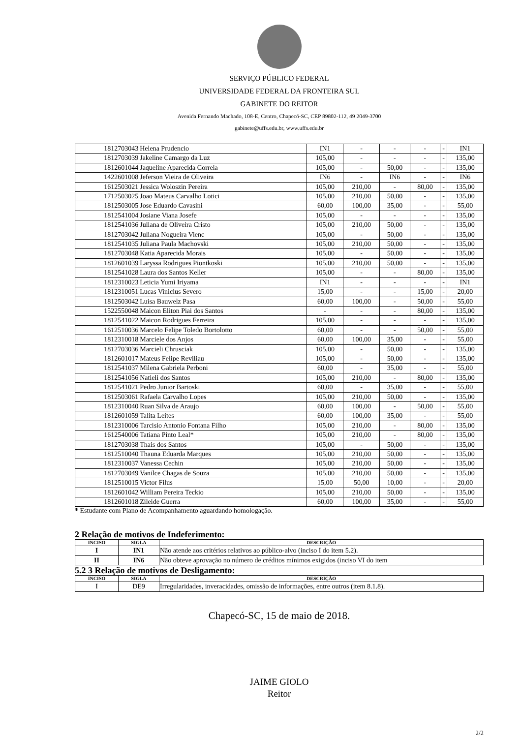SERVIÇO PÚBLICO FEDERAL
UNIVERSIDADE FEDERAL DA FRONTEIRA SUL
GABINETE DO REITOR
Avenida Fernando Machado, 108-E, Centro, Chapecó-SC, CEP 89802-112, 49 2049-3700
gabinete@uffs.edu.br, www.uffs.edu.br
| 1812703043 | Helena Prudencio | IN1 | - | - | - | - | IN1 |
| 1812703039 | Jakeline Camargo da Luz | 105,00 | - | - | - | - | 135,00 |
| 1812601044 | Jaqueline Aparecida Correia | 105,00 | - | 50,00 | - | - | 135,00 |
| 1422601008 | Jeferson Vieira de Oliveira | IN6 | - | IN6 | - | - | IN6 |
| 1612503021 | Jessica Woloszin Pereira | 105,00 | 210,00 | - | 80,00 | - | 135,00 |
| 1712503025 | Joao Mateus Carvalho Lotici | 105,00 | 210,00 | 50,00 | - | - | 135,00 |
| 1812503005 | Jose Eduardo Cavasini | 60,00 | 100,00 | 35,00 | - | - | 55,00 |
| 1812541004 | Josiane Viana Josefe | 105,00 | - | - | - | - | 135,00 |
| 1812541036 | Juliana de Oliveira Cristo | 105,00 | 210,00 | 50,00 | - | - | 135,00 |
| 1812703042 | Juliana Nogueira Vienc | 105,00 | - | 50,00 | - | - | 135,00 |
| 1812541035 | Juliana Paula Machovski | 105,00 | 210,00 | 50,00 | - | - | 135,00 |
| 1812703048 | Katia Aparecida Morais | 105,00 | - | 50,00 | - | - | 135,00 |
| 1812601039 | Laryssa Rodrigues Piontkoski | 105,00 | 210,00 | 50,00 | - | - | 135,00 |
| 1812541028 | Laura dos Santos Keller | 105,00 | - | - | 80,00 | - | 135,00 |
| 1812310023 | Leticia Yumi Iriyama | IN1 | - | - | - | - | IN1 |
| 1812310051 | Lucas Vinicius Severo | 15,00 | - | - | 15,00 | - | 20,00 |
| 1812503042 | Luisa Bauwelz Pasa | 60,00 | 100,00 | - | 50,00 | - | 55,00 |
| 1522550048 | Maicon Eliton Piai dos Santos | - | - | - | 80,00 | - | 135,00 |
| 1812541022 | Maicon Rodrigues Ferreira | 105,00 | - | - | - | - | 135,00 |
| 1612510036 | Marcelo Felipe Toledo Bortolotto | 60,00 | - | - | 50,00 | - | 55,00 |
| 1812310018 | Marciele dos Anjos | 60,00 | 100,00 | 35,00 | - | - | 55,00 |
| 1812703036 | Marcieli Chrusciak | 105,00 | - | 50,00 | - | - | 135,00 |
| 1812601017 | Mateus Felipe Reviliau | 105,00 | - | 50,00 | - | - | 135,00 |
| 1812541037 | Milena Gabriela Perboni | 60,00 | - | 35,00 | - | - | 55,00 |
| 1812541056 | Natieli dos Santos | 105,00 | 210,00 | - | 80,00 | - | 135,00 |
| 1812541021 | Pedro Junior Bartoski | 60,00 | - | 35,00 | - | - | 55,00 |
| 1812503061 | Rafaela Carvalho Lopes | 105,00 | 210,00 | 50,00 | - | - | 135,00 |
| 1812310040 | Ruan Silva de Araujo | 60,00 | 100,00 | - | 50,00 | - | 55,00 |
| 1812601059 | Talita Leites | 60,00 | 100,00 | 35,00 | - | - | 55,00 |
| 1812310006 | Tarcisio Antonio Fontana Filho | 105,00 | 210,00 | - | 80,00 | - | 135,00 |
| 1612540006 | Tatiana Pinto Leal* | 105,00 | 210,00 | - | 80,00 | - | 135,00 |
| 1812703038 | Thais dos Santos | 105,00 | - | 50,00 | - | - | 135,00 |
| 1812510040 | Thauna Eduarda Marques | 105,00 | 210,00 | 50,00 | - | - | 135,00 |
| 1812310037 | Vanessa Cechin | 105,00 | 210,00 | 50,00 | - | - | 135,00 |
| 1812703049 | Vanilce Chagas de Souza | 105,00 | 210,00 | 50,00 | - | - | 135,00 |
| 1812510015 | Victor Filus | 15,00 | 50,00 | 10,00 | - | - | 20,00 |
| 1812601042 | William Pereira Teckio | 105,00 | 210,00 | 50,00 | - | - | 135,00 |
| 1812601018 | Zileide Guerra | 60,00 | 100,00 | 35,00 | - | - | 55,00 |
* Estudante com Plano de Acompanhamento aguardando homologação.
2 Relação de motivos de Indeferimento:
| INCISO | SIGLA | DESCRIÇÃO |
| --- | --- | --- |
| I | IN1 | Não atende aos critérios relativos ao público-alvo (inciso I do item 5.2). |
| II | IN6 | Não obteve aprovação no número de créditos mínimos exigidos (inciso VI do item |
5.2 3 Relação de motivos de Desligamento:
| INCISO | SIGLA | DESCRIÇÃO |
| --- | --- | --- |
| I | DE9 | Irregularidades, inveracidades, omissão de informações, entre outros (item 8.1.8). |
Chapecó-SC, 15 de maio de 2018.
JAIME GIOLO
Reitor
2/2